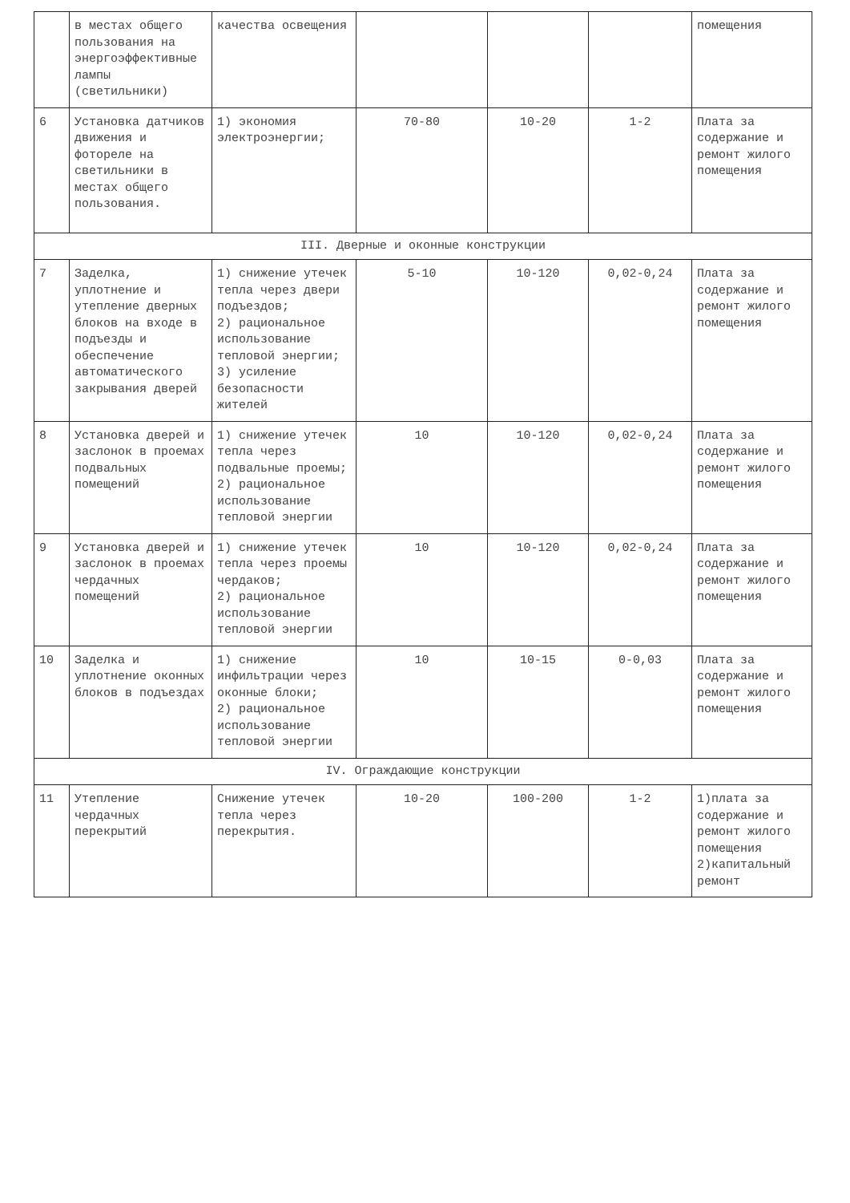| | в местах общего пользования на энергоэффективные лампы (светильники) | качества освещения | | | | помещения |
| 6 | Установка датчиков движения и фотореле на светильники в местах общего пользования. | 1) экономия электроэнергии; | 70-80 | 10-20 | 1-2 | Плата за содержание и ремонт жилого помещения |
| III. Дверные и оконные конструкции | | | | | | |
| 7 | Заделка, уплотнение и утепление дверных блоков на входе в подъезды и обеспечение автоматического закрывания дверей | 1) снижение утечек тепла через двери подъездов; 2) рациональное использование тепловой энергии; 3) усиление безопасности жителей | 5-10 | 10-120 | 0,02-0,24 | Плата за содержание и ремонт жилого помещения |
| 8 | Установка дверей и заслонок в проемах подвальных помещений | 1) снижение утечек тепла через подвальные проемы; 2) рациональное использование тепловой энергии | 10 | 10-120 | 0,02-0,24 | Плата за содержание и ремонт жилого помещения |
| 9 | Установка дверей и заслонок в проемах чердачных помещений | 1) снижение утечек тепла через проемы чердаков; 2) рациональное использование тепловой энергии | 10 | 10-120 | 0,02-0,24 | Плата за содержание и ремонт жилого помещения |
| 10 | Заделка и уплотнение оконных блоков в подъездах | 1) снижение инфильтрации через оконные блоки; 2) рациональное использование тепловой энергии | 10 | 10-15 | 0-0,03 | Плата за содержание и ремонт жилого помещения |
| IV. Ограждающие конструкции | | | | | | |
| 11 | Утепление чердачных перекрытий | Снижение утечек тепла через перекрытия. | 10-20 | 100-200 | 1-2 | 1)плата за содержание и ремонт жилого помещения 2)капитальный ремонт |